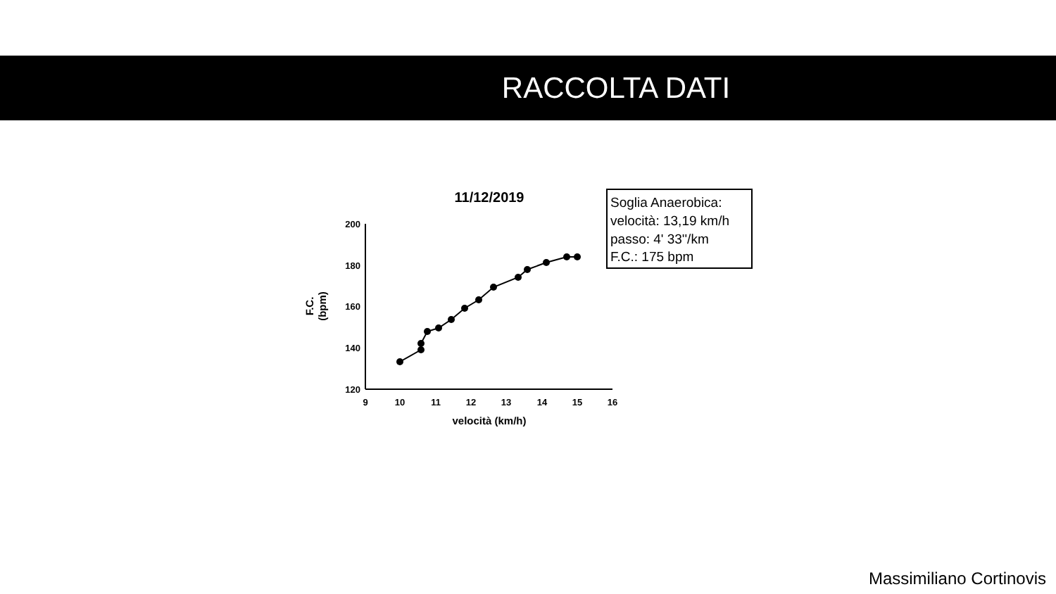RACCOLTA DATI
11/12/2019
200
180
160
140
120
9
10
11
12
13
14
15
16
velocità (km/h)
F.C.
(bpm)
Soglia Anaerobica:
velocità: 13,19 km/h
passo: 4' 33''/km
F.C.: 175 bpm
Massimiliano Cortinovis